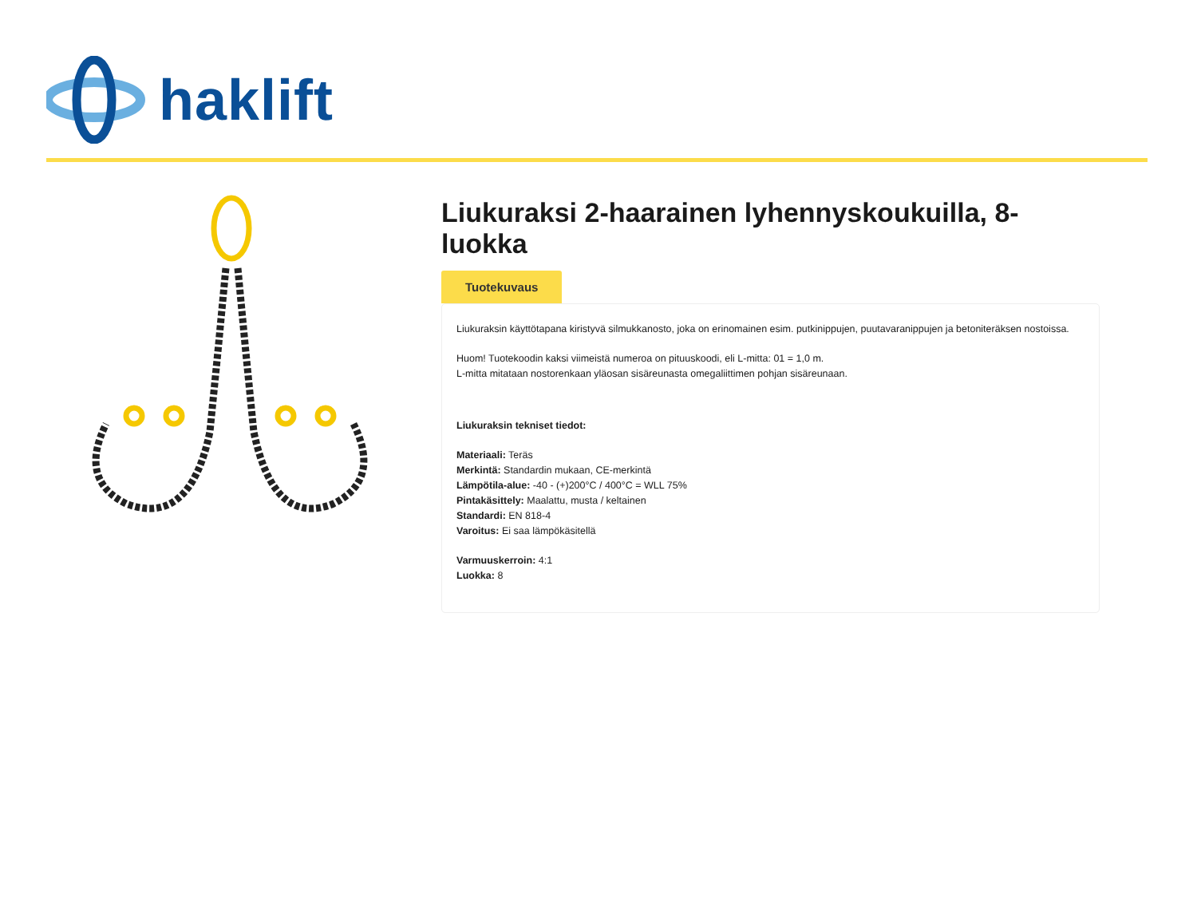haklift
Liukuraksi 2-haarainen lyhennyskoukuilla, 8-luokka
Tuotekuvaus
Liukuraksin käyttötapana kiristyvä silmukkanosto, joka on erinomainen esim. putkinippujen, puutavaranippujen ja betoniteräksen nostoissa.
Huom! Tuotekoodin kaksi viimeistä numeroa on pituuskoodi, eli L-mitta: 01 = 1,0 m.
L-mitta mitataan nostorenkaan yläosan sisäreunasta omegaliittimen pohjan sisäreunaan.
Liukuraksin tekniset tiedot:
Materiaali: Teräs
Merkintä: Standardin mukaan, CE-merkintä
Lämpötila-alue: -40 - (+)200°C / 400°C = WLL 75%
Pintakäsittely: Maalattu, musta / keltainen
Standardi: EN 818-4
Varoitus: Ei saa lämpökäsitellä
Varmuuskerroin: 4:1
Luokka: 8